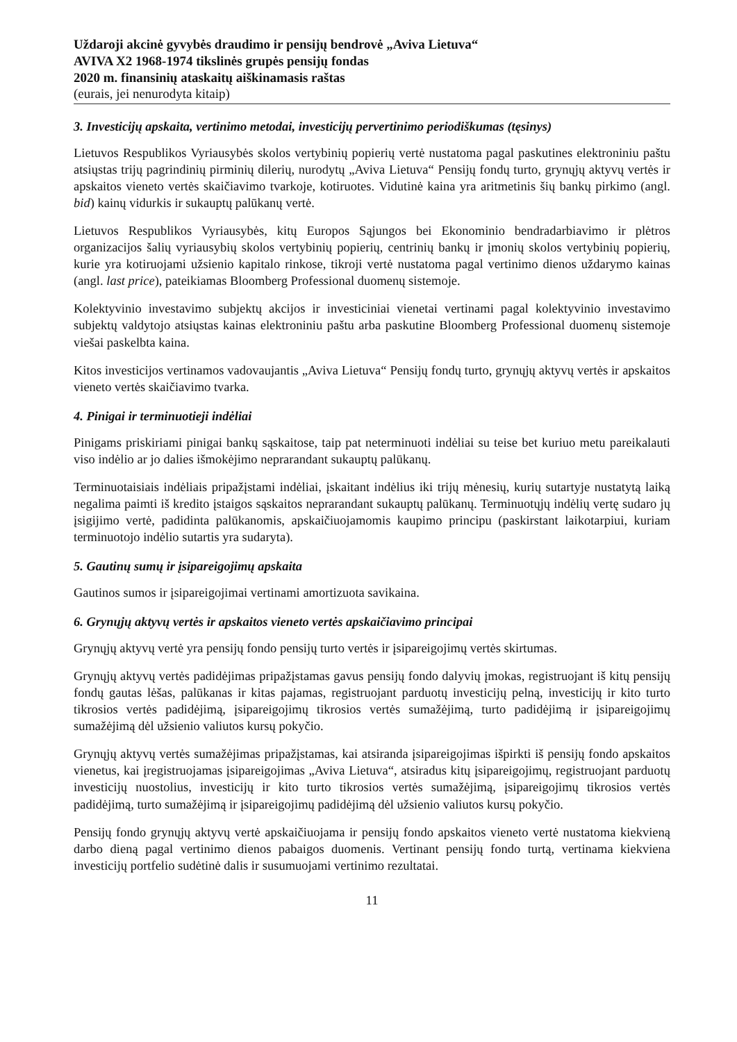Uždaroji akcinė gyvybės draudimo ir pensijų bendrovė „Aviva Lietuva“
AVIVA X2 1968-1974 tikslinės grupės pensijų fondas
2020 m. finansinių ataskaitų aiškinamasis raštas
(eurais, jei nenurodyta kitaip)
3. Investicijų apskaita, vertinimo metodai, investicijų pervertinimo periodiškumas (tęsinys)
Lietuvos Respublikos Vyriausybės skolos vertybinių popierių vertė nustatoma pagal paskutines elektroniniu paštu atsiųstas trijų pagrindinių pirminių dilerių, nurodytų „Aviva Lietuva“ Pensijų fondų turto, grynųjų aktyvų vertės ir apskaitos vieneto vertės skaičiavimo tvarkoje, kotiruotes. Vidutinė kaina yra aritmetinis šių bankų pirkimo (angl. bid) kainų vidurkis ir sukauptų palūkanų vertė.
Lietuvos Respublikos Vyriausybės, kitų Europos Sąjungos bei Ekonominio bendradarbiavimo ir plėtros organizacijos šalių vyriausybių skolos vertybinių popierių, centrinių bankų ir įmonių skolos vertybinių popierių, kurie yra kotiruojami užsienio kapitalo rinkose, tikroji vertė nustatoma pagal vertinimo dienos uždarymo kainas (angl. last price), pateikiamas Bloomberg Professional duomenų sistemoje.
Kolektyvinio investavimo subjektų akcijos ir investiciniai vienetai vertinami pagal kolektyvinio investavimo subjektų valdytojo atsiųstas kainas elektroniniu paštu arba paskutine Bloomberg Professional duomenų sistemoje viešai paskelbta kaina.
Kitos investicijos vertinamos vadovaujantis „Aviva Lietuva“ Pensijų fondų turto, grynųjų aktyvų vertės ir apskaitos vieneto vertės skaičiavimo tvarka.
4. Pinigai ir terminuotieji indėliai
Pinigams priskiriami pinigai bankų sąskaitose, taip pat neterminuoti indėliai su teise bet kuriuo metu pareikalauti viso indėlio ar jo dalies išmokėjimo neprarandant sukauptų palūkanų.
Terminuotaisiais indėliais pripažįstami indėliai, įskaitant indėlius iki trijų mėnesių, kurių sutartyje nustatytą laiką negalima paimti iš kredito įstaigos sąskaitos neprarandant sukauptų palūkanų. Terminuotųjų indėlių vertę sudaro jų įsigijimo vertė, padidinta palūkanomis, apskaičiuojamomis kaupimo principu (paskirstant laikotarpiui, kuriam terminuotojo indėlio sutartis yra sudaryta).
5. Gautinų sumų ir įsipareigojimų apskaita
Gautinos sumos ir įsipareigojimai vertinami amortizuota savikaina.
6. Grynųjų aktyvų vertės ir apskaitos vieneto vertės apskaičiavimo principai
Grynųjų aktyvų vertė yra pensijų fondo pensijų turto vertės ir įsipareigojimų vertės skirtumas.
Grynųjų aktyvų vertės padidėjimas pripažįstamas gavus pensijų fondo dalyvių įmokas, registruojant iš kitų pensijų fondų gautas lėšas, palūkanas ir kitas pajamas, registruojant parduotų investicijų pelną, investicijų ir kito turto tikrosios vertės padidėjimą, įsipareigojimų tikrosios vertės sumažėjimą, turto padidėjimą ir įsipareigojimų sumažėjimą dėl užsienio valiutos kursų pokyčio.
Grynųjų aktyvų vertės sumažėjimas pripažįstamas, kai atsiranda įsipareigojimas išpirkti iš pensijų fondo apskaitos vienetus, kai įregistruojamas įsipareigojimas „Aviva Lietuva“, atsiradus kitų įsipareigojimų, registruojant parduotų investicijų nuostolius, investicijų ir kito turto tikrosios vertės sumažėjimą, įsipareigojimų tikrosios vertės padidėjimą, turto sumažėjimą ir įsipareigojimų padidėjimą dėl užsienio valiutos kursų pokyčio.
Pensijų fondo grynųjų aktyvų vertė apskaičiuojama ir pensijų fondo apskaitos vieneto vertė nustatoma kiekvieną darbo dieną pagal vertinimo dienos pabaigos duomenis. Vertinant pensijų fondo turtą, vertinama kiekviena investicijų portfelio sudėtinė dalis ir susumuojami vertinimo rezultatai.
11